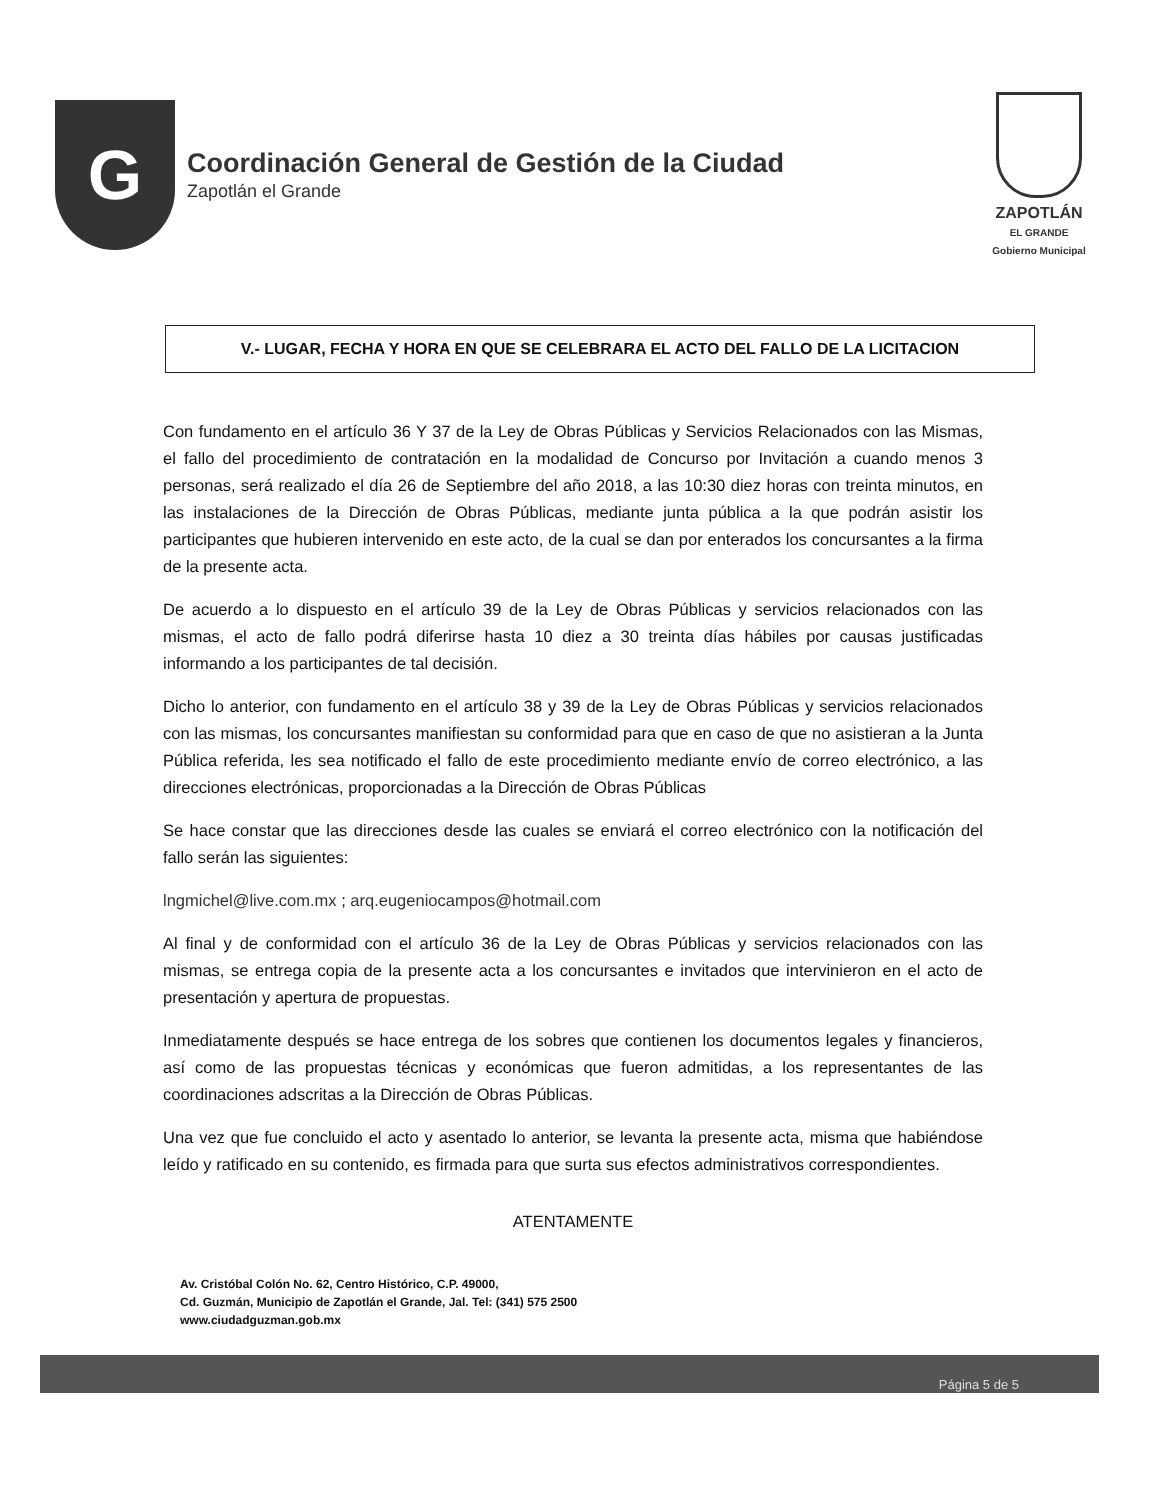G
Coordinación General de Gestión de la Ciudad
Zapotlán el Grande
ZAPOTLÁN
EL GRANDE
Gobierno Municipal
V.- LUGAR, FECHA Y HORA EN QUE SE CELEBRARA EL ACTO DEL FALLO DE LA LICITACION
Con fundamento en el artículo 36 Y 37 de la Ley de Obras Públicas y Servicios Relacionados con las Mismas, el fallo del procedimiento de contratación en la modalidad de Concurso por Invitación a cuando menos 3 personas, será realizado el día 26 de Septiembre del año 2018, a las 10:30 diez horas con treinta minutos, en las instalaciones de la Dirección de Obras Públicas, mediante junta pública a la que podrán asistir los participantes que hubieren intervenido en este acto, de la cual se dan por enterados los concursantes a la firma de la presente acta.
De acuerdo a lo dispuesto en el artículo 39 de la Ley de Obras Públicas y servicios relacionados con las mismas, el acto de fallo podrá diferirse hasta 10 diez a 30 treinta días hábiles por causas justificadas informando a los participantes de tal decisión.
Dicho lo anterior, con fundamento en el artículo 38 y 39 de la Ley de Obras Públicas y servicios relacionados con las mismas, los concursantes manifiestan su conformidad para que en caso de que no asistieran a la Junta Pública referida, les sea notificado el fallo de este procedimiento mediante envío de correo electrónico, a las direcciones electrónicas, proporcionadas a la Dirección de Obras Públicas
Se hace constar que las direcciones desde las cuales se enviará el correo electrónico con la notificación del fallo serán las siguientes:
lngmichel@live.com.mx ; arq.eugeniocampos@hotmail.com
Al final y de conformidad con el artículo 36 de la Ley de Obras Públicas y servicios relacionados con las mismas, se entrega copia de la presente acta a los concursantes e invitados que intervinieron en el acto de presentación y apertura de propuestas.
Inmediatamente después se hace entrega de los sobres que contienen los documentos legales y financieros, así como de las propuestas técnicas y económicas que fueron admitidas, a los representantes de las coordinaciones adscritas a la Dirección de Obras Públicas.
Una vez que fue concluido el acto y asentado lo anterior, se levanta la presente acta, misma que habiéndose leído y ratificado en su contenido, es firmada para que surta sus efectos administrativos correspondientes.
ATENTAMENTE
Av. Cristóbal Colón No. 62, Centro Histórico, C.P. 49000,
Cd. Guzmán, Municipio de Zapotlán el Grande, Jal. Tel: (341) 575 2500
www.ciudadguzman.gob.mx
Página 5 de 5